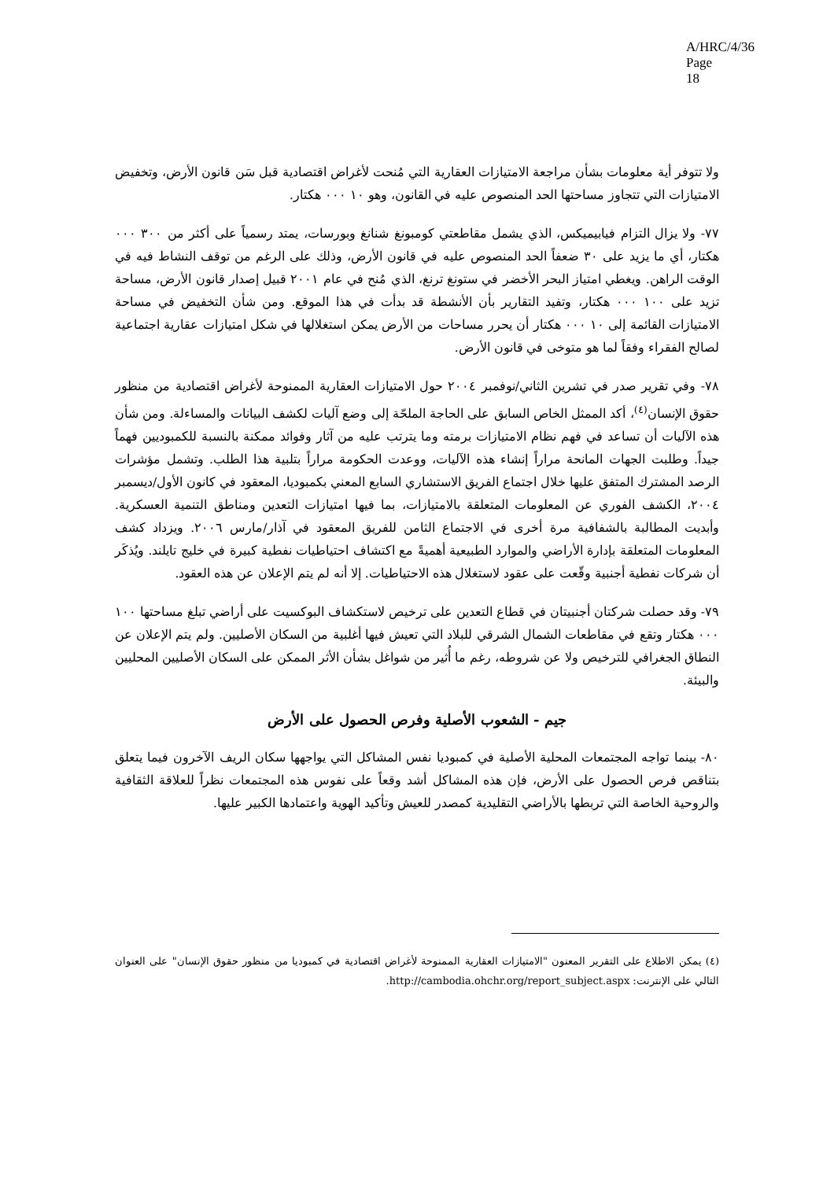A/HRC/4/36
Page 18
ولا تتوفر أية معلومات بشأن مراجعة الامتيازات العقارية التي مُنحت لأغراض اقتصادية قبل سَن قانون الأرض، وتخفيض الامتيازات التي تتجاوز مساحتها الحد المنصوص عليه في القانون، وهو ١٠ ٠٠٠ هكتار.
٧٧- ولا يزال التزام فيابيميكس، الذي يشمل مقاطعتي كومبونغ شنانغ وبورسات، يمتد رسمياً على أكثر من ٣٠٠ ٠٠٠ هكتار، أي ما يزيد على ٣٠ ضعفاً الحد المنصوص عليه في قانون الأرض، وذلك على الرغم من توقف النشاط فيه في الوقت الراهن. ويغطي امتياز البحر الأخضر في ستونغ ترنغ، الذي مُنح في عام ٢٠٠١ قبيل إصدار قانون الأرض، مساحة تزيد على ١٠٠ ٠٠٠ هكتار، وتفيد التقارير بأن الأنشطة قد بدأت في هذا الموقع. ومن شأن التخفيض في مساحة الامتيازات القائمة إلى ١٠ ٠٠٠ هكتار أن يحرر مساحات من الأرض يمكن استغلالها في شكل امتيازات عقارية اجتماعية لصالح الفقراء وفقاً لما هو متوخى في قانون الأرض.
٧٨- وفي تقرير صدر في تشرين الثاني/نوفمبر ٢٠٠٤ حول الامتيازات العقارية الممنوحة لأغراض اقتصادية من منظور حقوق الإنسان<sup>(٤)</sup>، أكد الممثل الخاص السابق على الحاجة الملحّة إلى وضع آليات لكشف البيانات والمساءلة. ومن شأن هذه الآليات أن تساعد في فهم نظام الامتيازات برمته وما يترتب عليه من آثار وفوائد ممكنة بالنسبة للكمبوديين فهماً جيداً. وطلبت الجهات المانحة مراراً إنشاء هذه الآليات، ووعدت الحكومة مراراً بتلبية هذا الطلب. وتشمل مؤشرات الرصد المشترك المتفق عليها خلال اجتماع الفريق الاستشاري السابع المعني بكمبوديا، المعقود في كانون الأول/ديسمبر ٢٠٠٤، الكشف الفوري عن المعلومات المتعلقة بالامتيازات، بما فيها امتيازات التعدين ومناطق التنمية العسكرية. وأبديت المطالبة بالشفافية مرة أخرى في الاجتماع الثامن للفريق المعقود في آذار/مارس ٢٠٠٦. ويزداد كشف المعلومات المتعلقة بإدارة الأراضي والموارد الطبيعية أهميةً مع اكتشاف احتياطيات نفطية كبيرة في خليج تايلند. ويُذكَر أن شركات نفطية أجنبية وقّعت على عقود لاستغلال هذه الاحتياطيات. إلا أنه لم يتم الإعلان عن هذه العقود.
٧٩- وقد حصلت شركتان أجنبيتان في قطاع التعدين على ترخيص لاستكشاف البوكسيت على أراضي تبلغ مساحتها ١٠٠ ٠٠٠ هكتار وتقع في مقاطعات الشمال الشرقي للبلاد التي تعيش فيها أغلبية من السكان الأصليين. ولم يتم الإعلان عن النطاق الجغرافي للترخيص ولا عن شروطه، رغم ما أُثير من شواغل بشأن الأثر الممكن على السكان الأصليين المحليين والبيئة.
جيم - الشعوب الأصلية وفرص الحصول على الأرض
٨٠- بينما تواجه المجتمعات المحلية الأصلية في كمبوديا نفس المشاكل التي يواجهها سكان الريف الآخرون فيما يتعلق بتناقص فرص الحصول على الأرض، فإن هذه المشاكل أشد وقعاً على نفوس هذه المجتمعات نظراً للعلاقة الثقافية والروحية الخاصة التي تربطها بالأراضي التقليدية كمصدر للعيش وتأكيد الهوية واعتمادها الكبير عليها.
(٤) يمكن الاطلاع على التقرير المعنون "الامتيازات العقارية الممنوحة لأغراض اقتصادية في كمبوديا من منظور حقوق الإنسان" على العنوان التالي على الإنترنت: http://cambodia.ohchr.org/report_subject.aspx.